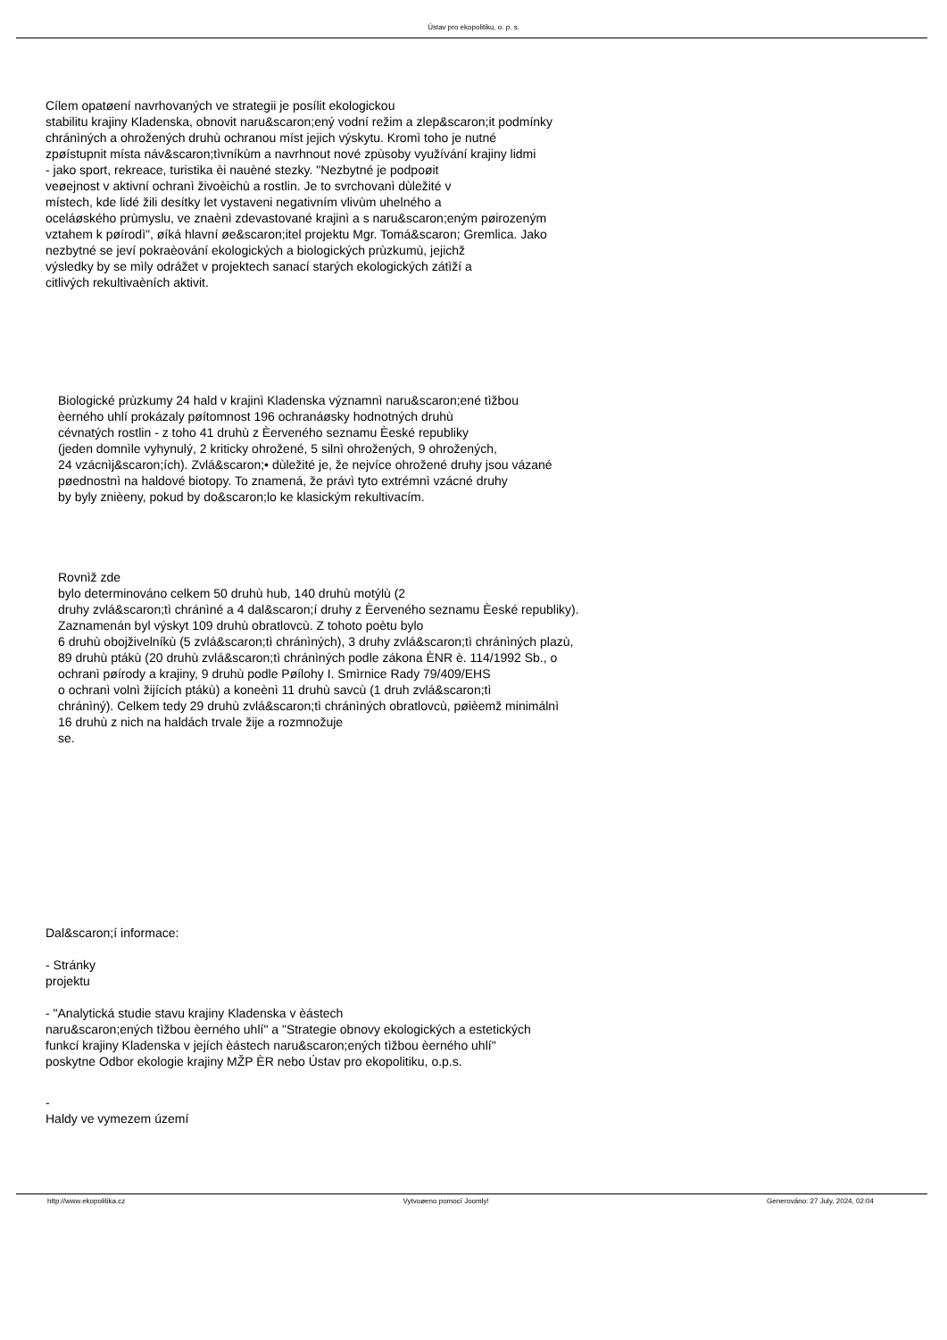Ústav pro ekopolitiku, o. p. s.
Cílem opatøení navrhovaných ve strategii je posílit ekologickou
stabilitu krajiny Kladenska, obnovit naru&scaron;ený vodní režim a zlep&scaron;it podmínky
chránìných a ohrožených druhù ochranou míst jejich výskytu. Kromì toho je nutné
zpøístupnit místa náv&scaron;tìvníkùm a navrhnout nové zpùsoby využívání krajiny lidmi
- jako sport, rekreace, turistika èi nauèné stezky. "Nezbytné je podpoøit
veøejnost v aktivní ochranì živoèichù a rostlin. Je to svrchovanì dùležité v
místech, kde lidé žili desítky let vystaveni negativním vlivùm uhelného a
oceláøského prùmyslu, ve znaènì zdevastované krajinì a s naru&scaron;eným pøirozeným
vztahem k pøírodì", øíká hlavní øe&scaron;itel projektu Mgr. Tomá&scaron; Gremlica. Jako
nezbytné se jeví pokraèování ekologických a biologických prùzkumù, jejichž
výsledky by se mìly odrážet v projektech sanací starých ekologických zátìží a
citlivých rekultivaèních aktivit.
Biologické prùzkumy 24 hald v krajinì Kladenska významnì naru&scaron;ené tìžbou
èerného uhlí prokázaly pøítomnost 196 ochranáøsky hodnotných druhù
cévnatých rostlin - z toho 41 druhù z Èerveného seznamu Èeské republiky
(jeden domnìle vyhynulý, 2 kriticky ohrožené, 5 silnì ohrožených, 9 ohrožených,
24 vzácnìj&scaron;ích). Zvlá&scaron;• dùležité je, že nejvíce ohrožené druhy jsou vázané
pøednostnì na haldové biotopy. To znamená, že právì tyto extrémnì vzácné druhy
by byly znièeny, pokud by do&scaron;lo ke klasickým rekultivacím.
Rovnìž zde
bylo determinováno celkem 50 druhù hub, 140 druhù motýlù (2
druhy zvlá&scaron;tì chránìné a 4 dal&scaron;í druhy z Èerveného seznamu Èeské republiky).
Zaznamenán byl výskyt 109 druhù obratlovcù. Z tohoto poètu bylo
6 druhù obojživelníkù (5 zvlá&scaron;tì chránìných), 3 druhy zvlá&scaron;tì chránìných plazù,
89 druhù ptákù (20 druhù zvlá&scaron;tì chránìných podle zákona ÈNR è. 114/1992 Sb., o
ochranì pøírody a krajiny, 9 druhù podle Pøílohy I. Smìrnice Rady 79/409/EHS
o ochranì volnì žijících ptákù) a koneènì 11 druhù savcù (1 druh zvlá&scaron;tì
chránìný). Celkem tedy 29 druhù zvlá&scaron;tì chránìných obratlovcù, pøièemž minimálnì
16 druhù z nich na haldách trvale žije a rozmnožuje
se.
Dal&scaron;í informace:
- Stránky
projektu
- "Analytická studie stavu krajiny Kladenska v èástech
naru&scaron;ených tìžbou èerného uhlí" a "Strategie obnovy ekologických a estetických
funkcí krajiny Kladenska v jejích èástech naru&scaron;ených tìžbou èerného uhlí"
poskytne Odbor ekologie krajiny MŽP ÈR nebo Ústav pro ekopolitiku, o.p.s.
-
Haldy ve vymezem území
http://www.ekopolitika.cz Vytvoøeno pomocí Joomly! Generováno: 27 July, 2024, 02:04